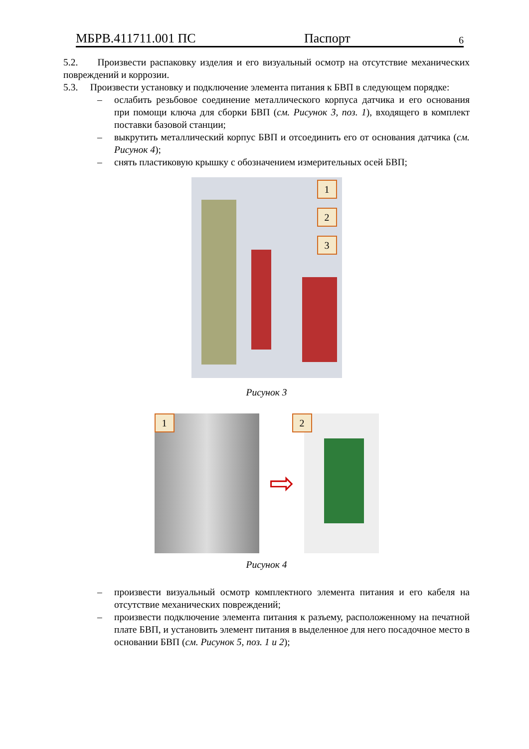МБРВ.411711.001 ПС Паспорт 6
5.2. Произвести распаковку изделия и его визуальный осмотр на отсутствие механических повреждений и коррозии.
5.3. Произвести установку и подключение элемента питания к БВП в следующем порядке:
– ослабить резьбовое соединение металлического корпуса датчика и его основания при помощи ключа для сборки БВП (см. Рисунок 3, поз. 1), входящего в комплект поставки базовой станции;
– выкрутить металлический корпус БВП и отсоединить его от основания датчика (см. Рисунок 4);
– снять пластиковую крышку с обозначением измерительных осей БВП;
1
2
3
Рисунок 3
1
⇨
2
Рисунок 4
– произвести визуальный осмотр комплектного элемента питания и его кабеля на отсутствие механических повреждений;
– произвести подключение элемента питания к разъему, расположенному на печатной плате БВП, и установить элемент питания в выделенное для него посадочное место в основании БВП (см. Рисунок 5, поз. 1 и 2);